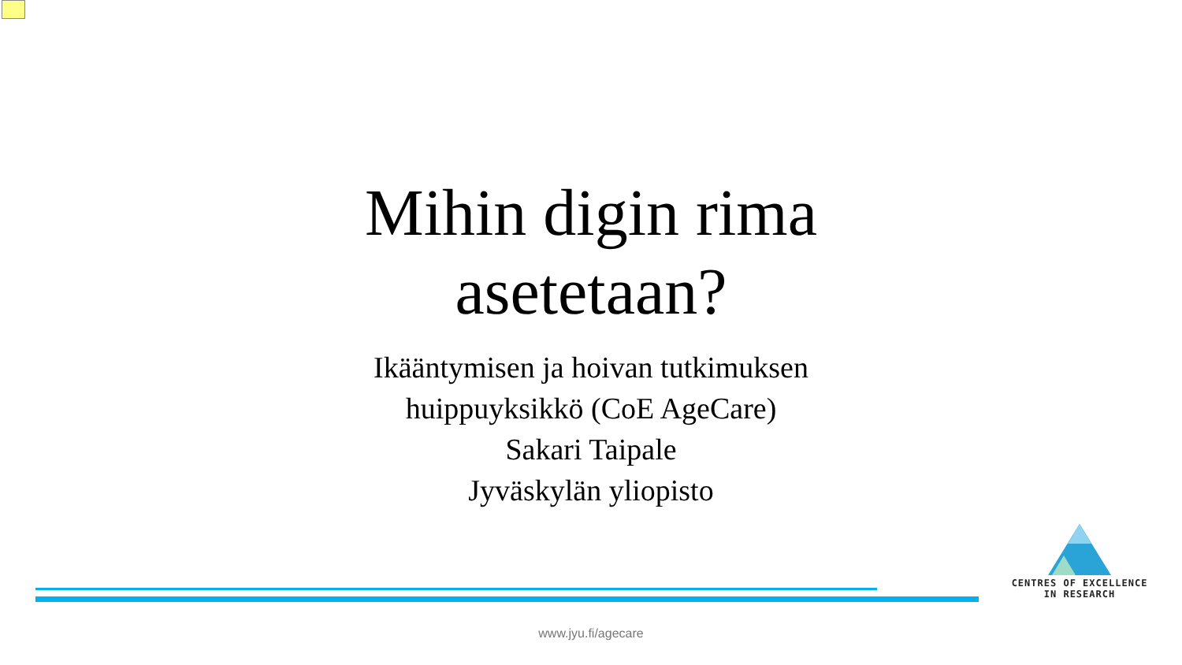Mihin digin rima asetetaan?
Ikääntymisen ja hoivan tutkimuksen
huippuyksikkö (CoE AgeCare)
Sakari Taipale
Jyväskylän yliopisto
CENTRES OF EXCELLENCE
IN RESEARCH
www.jyu.fi/agecare